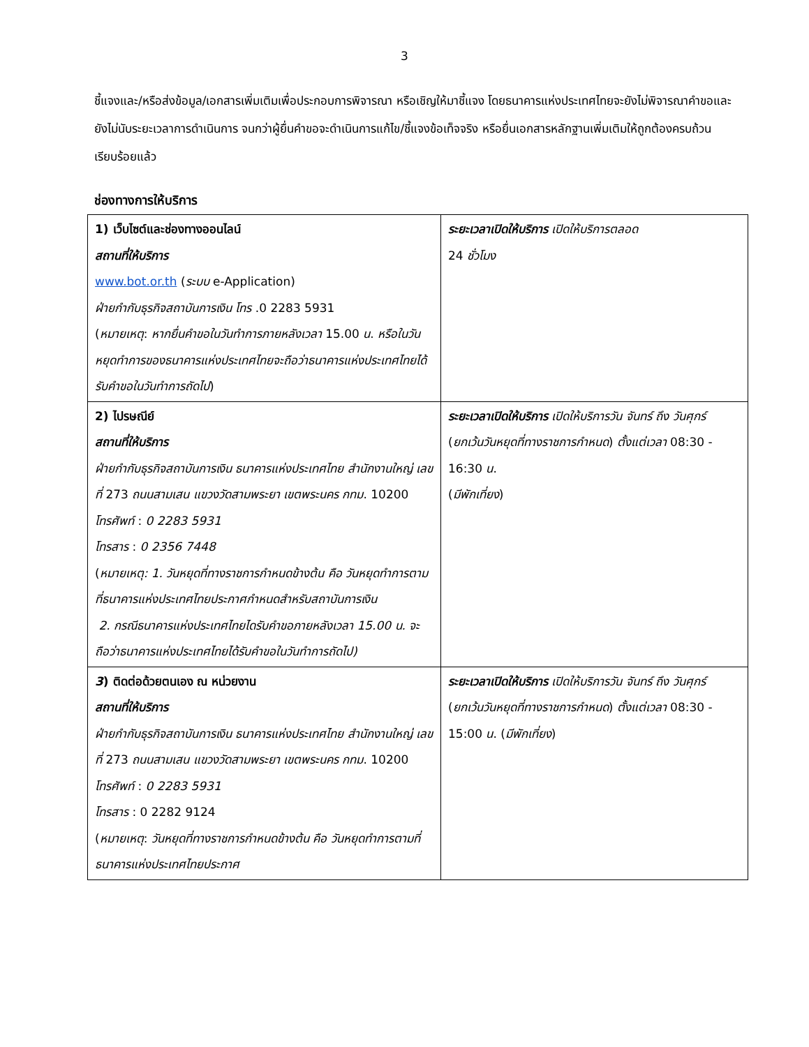3
ชี้แจงและ/หรือส่งข้อมูล/เอกสารเพิ่มเติมเพื่อประกอบการพิจารณา หรือเชิญให้มาชี้แจง โดยธนาคารแห่งประเทศไทยจะยังไม่พิจารณาคำขอและยังไม่นับระยะเวลาการดำเนินการ จนกว่าผู้ยื่นคำขอจะดำเนินการแก้ไข/ชี้แจงข้อเท็จจริง หรือยื่นเอกสารหลักฐานเพิ่มเติมให้ถูกต้องครบถ้วนเรียบร้อยแล้ว
ช่องทางการให้บริการ
| 1) เว็บไซต์และช่องทางออนไลน์ สถานที่ให้บริการ www.bot.or.th ( ระบบ e-Application) ฝ่ายกำกับธุรกิจสถาบันการเงิน โทร .0 2283 5931 ( หมายเหตุ : หากยื่นคำขอในวันทำการภายหลังเวลา 15.00 น . หรือในวันหยุดทำการของธนาคารแห่งประเทศไทยจะถือว่าธนาคารแห่งประเทศไทยได้รับคำขอในวันทำการถัดไป ) | ระยะเวลาเปิดให้บริการ เปิดให้บริการตลอด 24 ชั่วโมง |
| 2) ไปรษณีย์ สถานที่ให้บริการ ฝ่ายกำกับธุรกิจสถาบันการเงิน ธนาคารแห่งประเทศไทย สำนักงานใหญ่ เลขที่ 273 ถนนสามเสน แขวงวัดสามพระยา เขตพระนคร กทม . 10200 โทรศัพท์ : 0 2283 5931 โทรสาร : 0 2356 7448 ( หมายเหตุ: 1. วันหยุดที่ทางราชการกำหนดข้างต้น คือ วันหยุดทำการตามที่ธนาคารแห่งประเทศไทยประกาศกำหนดสำหรับสถาบันการเงิน 2. กรณีธนาคารแห่งประเทศไทยไดรับคำขอภายหลังเวลา 15.00 น. จะถือว่าธนาคารแห่งประเทศไทยได้รับคำขอในวันทำการถัดไป) | ระยะเวลาเปิดให้บริการ เปิดให้บริการวัน จันทร์ ถึง วันศุกร์ ( ยกเว้นวันหยุดที่ทางราชการกำหนด ) ตั้งแต่เวลา 08:30 - 16:30 น . ( มีพักเที่ยง ) |
| 3 ) ติดต่อด้วยตนเอง ณ หน่วยงาน สถานที่ให้บริการ ฝ่ายกำกับธุรกิจสถาบันการเงิน ธนาคารแห่งประเทศไทย สำนักงานใหญ่ เลขที่ 273 ถนนสามเสน แขวงวัดสามพระยา เขตพระนคร กทม . 10200 โทรศัพท์ : 0 2283 5931 โทรสาร : 0 2282 9124 ( หมายเหตุ : วันหยุดที่ทางราชการกำหนดข้างต้น คือ วันหยุดทำการตามที่ธนาคารแห่งประเทศไทยประกาศ | ระยะเวลาเปิดให้บริการ เปิดให้บริการวัน จันทร์ ถึง วันศุกร์ ( ยกเว้นวันหยุดที่ทางราชการกำหนด ) ตั้งแต่เวลา 08:30 - 15:00 น . ( มีพักเที่ยง ) |